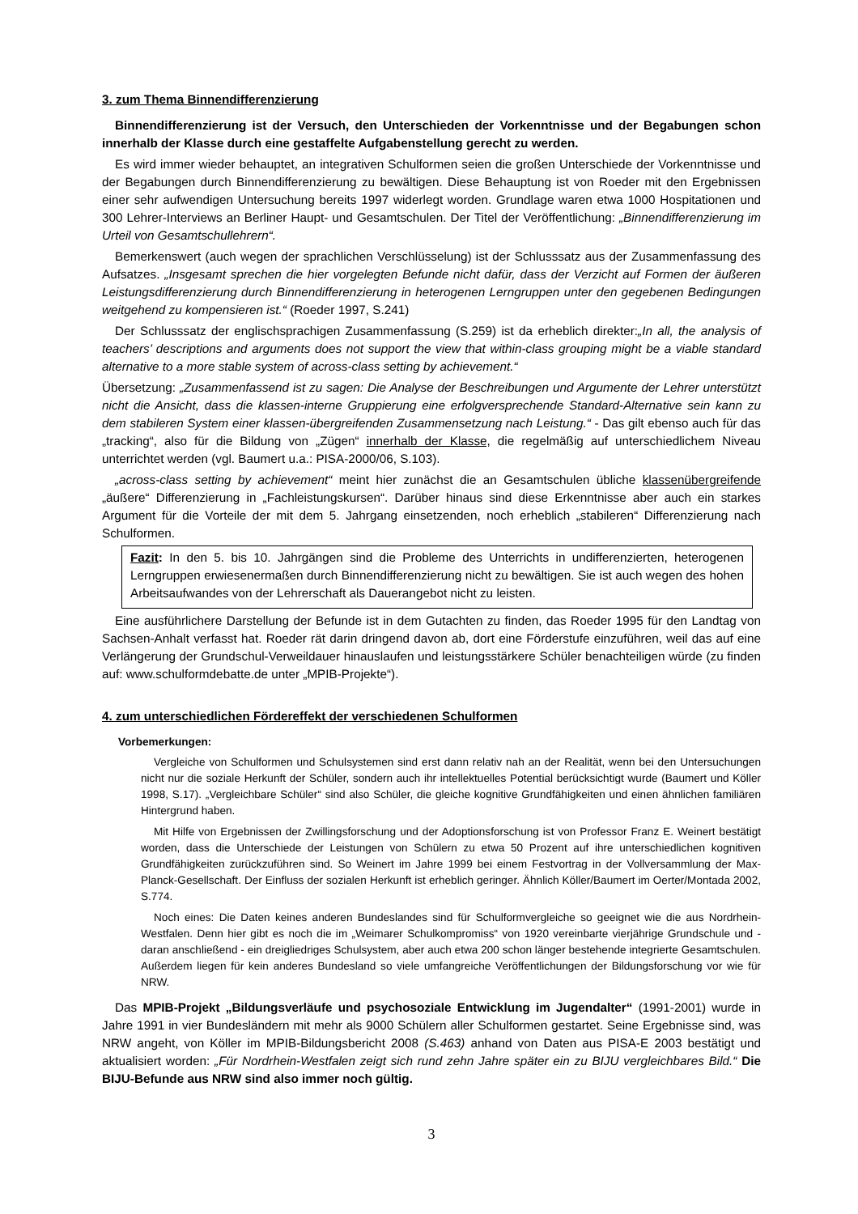3. zum Thema Binnendifferenzierung
Binnendifferenzierung ist der Versuch, den Unterschieden der Vorkenntnisse und der Begabungen schon innerhalb der Klasse durch eine gestaffelte Aufgabenstellung gerecht zu werden.
Es wird immer wieder behauptet, an integrativen Schulformen seien die großen Unterschiede der Vorkenntnisse und der Begabungen durch Binnendifferenzierung zu bewältigen. Diese Behauptung ist von Roeder mit den Ergebnissen einer sehr aufwendigen Untersuchung bereits 1997 widerlegt worden. Grundlage waren etwa 1000 Hospitationen und 300 Lehrer-Interviews an Berliner Haupt- und Gesamtschulen. Der Titel der Veröffentlichung: „Binnendifferenzierung im Urteil von Gesamtschullehrern“.
Bemerkenswert (auch wegen der sprachlichen Verschlüsselung) ist der Schlusssatz aus der Zusammenfassung des Aufsatzes. „Insgesamt sprechen die hier vorgelegten Befunde nicht dafür, dass der Verzicht auf Formen der äußeren Leistungsdifferenzierung durch Binnendifferenzierung in heterogenen Lerngruppen unter den gegebenen Bedingungen weitgehend zu kompensieren ist.“ (Roeder 1997, S.241)
Der Schlusssatz der englischsprachigen Zusammenfassung (S.259) ist da erheblich direkter:„In all, the analysis of teachers’ descriptions and arguments does not support the view that within-class grouping might be a viable standard alternative to a more stable system of across-class setting by achievement.“
Übersetzung: „Zusammenfassend ist zu sagen: Die Analyse der Beschreibungen und Argumente der Lehrer unterstützt nicht die Ansicht, dass die klassen-interne Gruppierung eine erfolgversprechende Standard-Alternative sein kann zu dem stabileren System einer klassen-übergreifenden Zusammensetzung nach Leistung.“ - Das gilt ebenso auch für das „tracking“, also für die Bildung von „Zügen“ innerhalb der Klasse, die regelmäßig auf unterschiedlichem Niveau unterrichtet werden (vgl. Baumert u.a.: PISA-2000/06, S.103).
„across-class setting by achievement“ meint hier zunächst die an Gesamtschulen übliche klassenübergreifende „äußere“ Differenzierung in „Fachleistungskursen“. Darüber hinaus sind diese Erkenntnisse aber auch ein starkes Argument für die Vorteile der mit dem 5. Jahrgang einsetzenden, noch erheblich „stabileren“ Differenzierung nach Schulformen.
Fazit: In den 5. bis 10. Jahrgängen sind die Probleme des Unterrichts in undifferenzierten, heterogenen Lerngruppen erwiesenermaßen durch Binnendifferenzierung nicht zu bewältigen. Sie ist auch wegen des hohen Arbeitsaufwandes von der Lehrerschaft als Dauerangebot nicht zu leisten.
Eine ausführlichere Darstellung der Befunde ist in dem Gutachten zu finden, das Roeder 1995 für den Landtag von Sachsen-Anhalt verfasst hat. Roeder rät darin dringend davon ab, dort eine Förderstufe einzuführen, weil das auf eine Verlängerung der Grundschul-Verweildauer hinauslaufen und leistungsstärkere Schüler benachteiligen würde (zu finden auf: www.schulformdebatte.de unter „MPIB-Projekte“).
4. zum unterschiedlichen Fördereffekt der verschiedenen Schulformen
Vorbemerkungen:
Vergleiche von Schulformen und Schulsystemen sind erst dann relativ nah an der Realität, wenn bei den Untersuchungen nicht nur die soziale Herkunft der Schüler, sondern auch ihr intellektuelles Potential berücksichtigt wurde (Baumert und Köller 1998, S.17). „Vergleichbare Schüler“ sind also Schüler, die gleiche kognitive Grundfähigkeiten und einen ähnlichen familiären Hintergrund haben.
Mit Hilfe von Ergebnissen der Zwillingsforschung und der Adoptionsforschung ist von Professor Franz E. Weinert bestätigt worden, dass die Unterschiede der Leistungen von Schülern zu etwa 50 Prozent auf ihre unterschiedlichen kognitiven Grundfähigkeiten zurückzuführen sind. So Weinert im Jahre 1999 bei einem Festvortrag in der Vollversammlung der Max-Planck-Gesellschaft. Der Einfluss der sozialen Herkunft ist erheblich geringer. Ähnlich Köller/Baumert im Oerter/Montada 2002, S.774.
Noch eines: Die Daten keines anderen Bundeslandes sind für Schulformvergleiche so geeignet wie die aus Nordrhein-Westfalen. Denn hier gibt es noch die im „Weimarer Schulkompromiss“ von 1920 vereinbarte vierjährige Grundschule und - daran anschließend - ein dreigliedriges Schulsystem, aber auch etwa 200 schon länger bestehende integrierte Gesamtschulen. Außerdem liegen für kein anderes Bundesland so viele umfangreiche Veröffentlichungen der Bildungsforschung vor wie für NRW.
Das MPIB-Projekt „Bildungsverläufe und psychosoziale Entwicklung im Jugendalter“ (1991-2001) wurde in Jahre 1991 in vier Bundesländern mit mehr als 9000 Schülern aller Schulformen gestartet. Seine Ergebnisse sind, was NRW angeht, von Köller im MPIB-Bildungsbericht 2008 (S.463) anhand von Daten aus PISA-E 2003 bestätigt und aktualisiert worden: „Für Nordrhein-Westfalen zeigt sich rund zehn Jahre später ein zu BIJU vergleichbares Bild.“ Die BIJU-Befunde aus NRW sind also immer noch gültig.
3